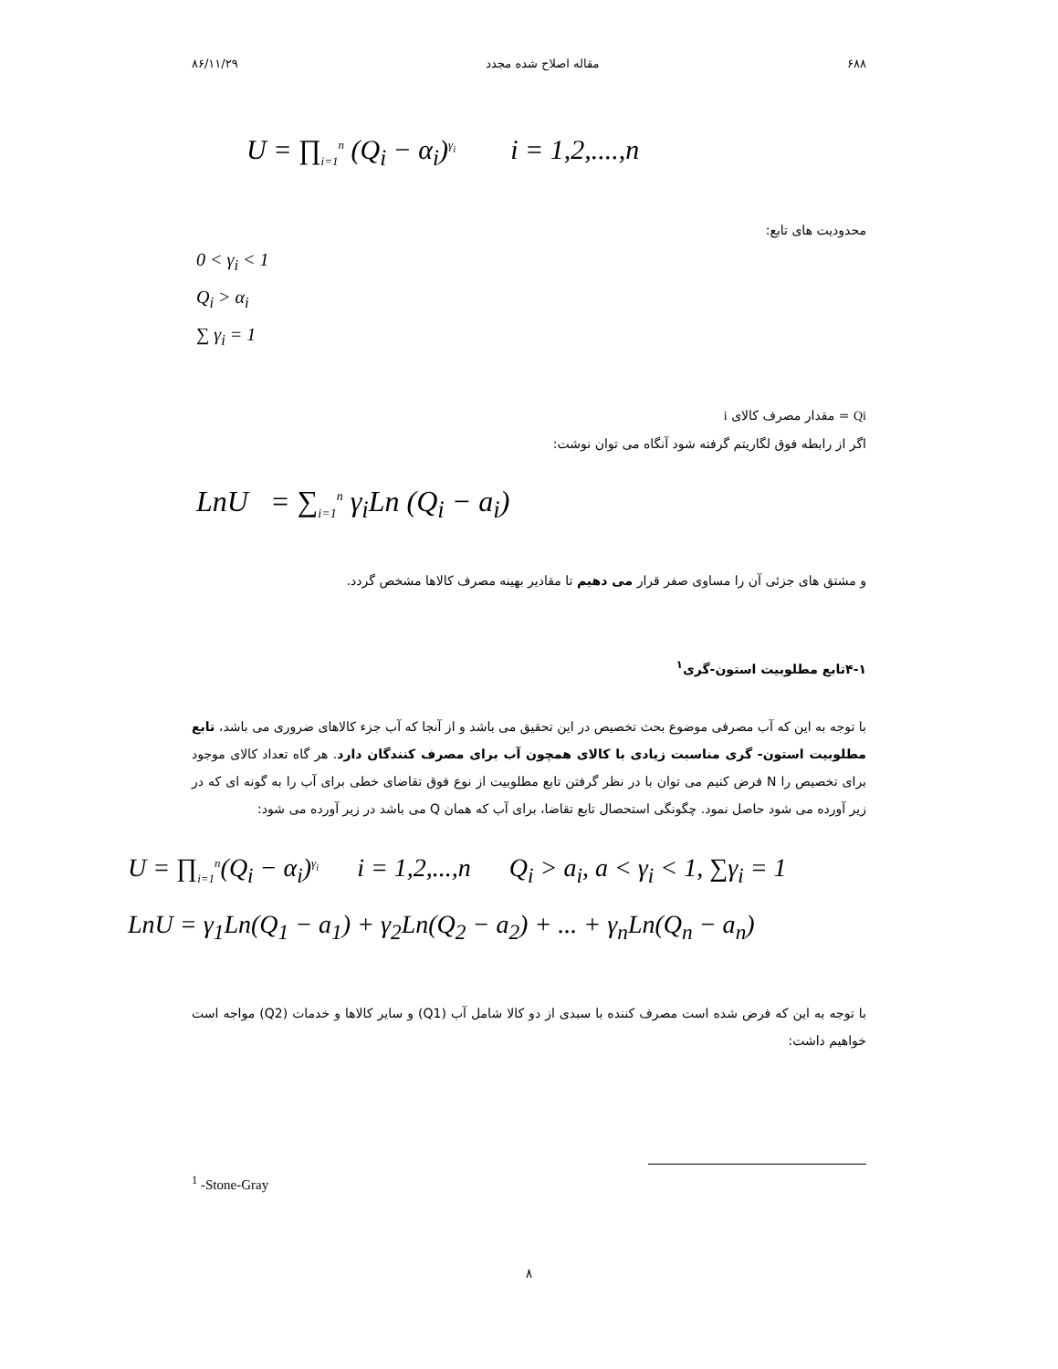۶۸۸ مقاله اصلاح شده مجدد ۸۶/۱۱/۲۹
U = ∏<sub>i=1</sub><sup>n</sup> (Q<sub>i</sub> − α<sub>i</sub>)<sup>γ<sub>i</sub></sup> i = 1,2,....,n
محدودیت های تابع:
0 < γ<sub>i</sub> < 1
Q<sub>i</sub> > α<sub>i</sub>
∑ γ<sub>i</sub> = 1
Qi = مقدار مصرف کالای i
اگر از رابطه فوق لگاریتم گرفته شود آنگاه می توان نوشت:
LnU = ∑<sub>i=1</sub><sup>n</sup> γ<sub>i</sub>Ln (Q<sub>i</sub> − a<sub>i</sub>)
و مشتق های جزئی آن را مساوی صفر قرار می دهیم تا مقادیر بهینه مصرف کالاها مشخص گردد.
۴-۱تابع مطلوبیت استون-گری<sup>۱</sup>
با توجه به این که آب مصرفی موضوع بحث تخصیص در این تحقیق می باشد و از آنجا که آب جزء کالاهای ضروری می باشد، تابع مطلوبیت استون- گری مناسبت زیادی با کالای همچون آب برای مصرف کنندگان دارد. هر گاه تعداد کالای موجود برای تخصیص را N فرض کنیم می توان با در نظر گرفتن تابع مطلوبیت از نوع فوق تقاضای خطی برای آب را به گونه ای که در زیر آورده می شود حاصل نمود. چگونگی استحصال تابع تقاضا، برای آب که همان Q می باشد در زیر آورده می شود:
U = ∏<sub>i=1</sub><sup>n</sup>(Q<sub>i</sub> − α<sub>i</sub>)<sup>γ<sub>i</sub></sup> i = 1,2,...,n Q<sub>i</sub> > a<sub>i</sub>, a < γ<sub>i</sub> < 1, ∑γ<sub>i</sub> = 1
LnU = γ<sub>1</sub>Ln(Q<sub>1</sub> − a<sub>1</sub>) + γ<sub>2</sub>Ln(Q<sub>2</sub> − a<sub>2</sub>) + ... + γ<sub>n</sub>Ln(Q<sub>n</sub> − a<sub>n</sub>)
با توجه به این که فرض شده است مصرف کننده با سبدی از دو کالا شامل آب (Q1) و سایر کالاها و خدمات (Q2) مواجه است خواهیم داشت:
<sup>1</sup> -Stone-Gray
۸